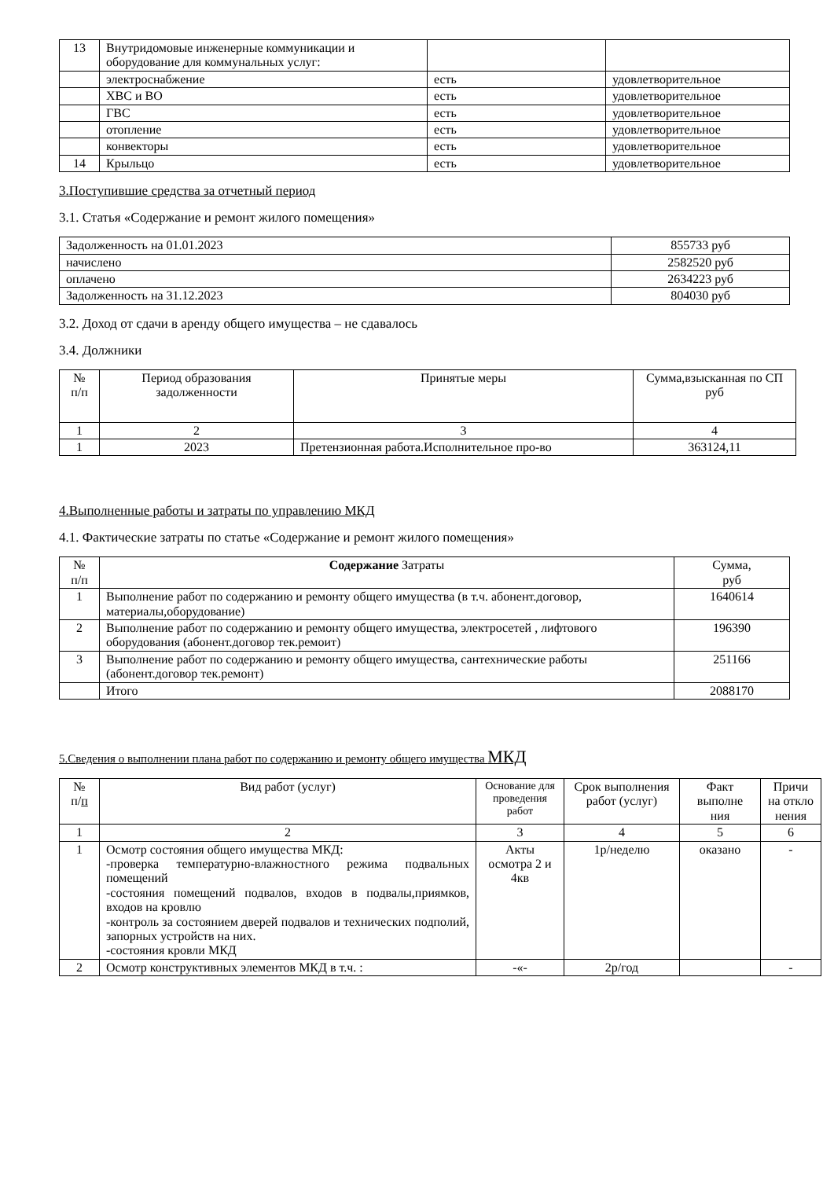| 13 | Внутридомовые инженерные коммуникации и оборудование для коммунальных услуг: | | |
| | электроснабжение | есть | удовлетворительное |
| | ХВС и ВО | есть | удовлетворительное |
| | ГВС | есть | удовлетворительное |
| | отопление | есть | удовлетворительное |
| | конвекторы | есть | удовлетворительное |
| 14 | Крыльцо | есть | удовлетворительное |
3.Поступившие средства за отчетный период
3.1. Статья «Содержание и ремонт жилого помещения»
| Задолженность на 01.01.2023 | 855733 руб |
| начислено | 2582520 руб |
| оплачено | 2634223 руб |
| Задолженность на 31.12.2023 | 804030 руб |
3.2. Доход от сдачи в аренду общего имущества – не сдавалось
3.4. Должники
| № п/п | Период образования задолженности | Принятые меры | Сумма,взысканная по СП руб |
| --- | --- | --- | --- |
| 1 | 2 | 3 | 4 |
| 1 | 2023 | Претензионная работа.Исполнительное про-во | 363124,11 |
4.Выполненные работы и затраты по управлению МКД
4.1. Фактические затраты по статье «Содержание и ремонт жилого помещения»
| № п/п | Содержание Затраты | Сумма, руб |
| --- | --- | --- |
| 1 | Выполнение работ по содержанию и ремонту общего имущества (в т.ч. абонент.договор, материалы,оборудование) | 1640614 |
| 2 | Выполнение работ по содержанию и ремонту общего имущества, электросетей , лифтового оборудования (абонент.договор тек.ремоит) | 196390 |
| 3 | Выполнение работ по содержанию и ремонту общего имущества, сантехнические работы (абонент.договор тек.ремонт) | 251166 |
| | Итого | 2088170 |
5.Сведения о выполнении плана работ по содержанию и ремонту общего имущества МКД
| № п/ п | Вид работ (услуг) | Основание для проведения работ | Срок выполнения работ (услуг) | Факт выполне ния | Причи на откло нения |
| --- | --- | --- | --- | --- | --- |
| 1 | 2 | 3 | 4 | 5 | 6 |
| 1 | Осмотр состояния общего имущества МКД: -проверка температурно-влажностного режима подвальных помещений -состояния помещений подвалов, входов в подвалы,приямков, входов на кровлю -контроль за состоянием дверей подвалов и технических подполий, запорных устройств на них. -состояния кровли МКД | Акты осмотра 2 и 4кв | 1р/неделю | оказано | - |
| 2 | Осмотр конструктивных элементов МКД в т.ч. : | -«- | 2р/год | | - |